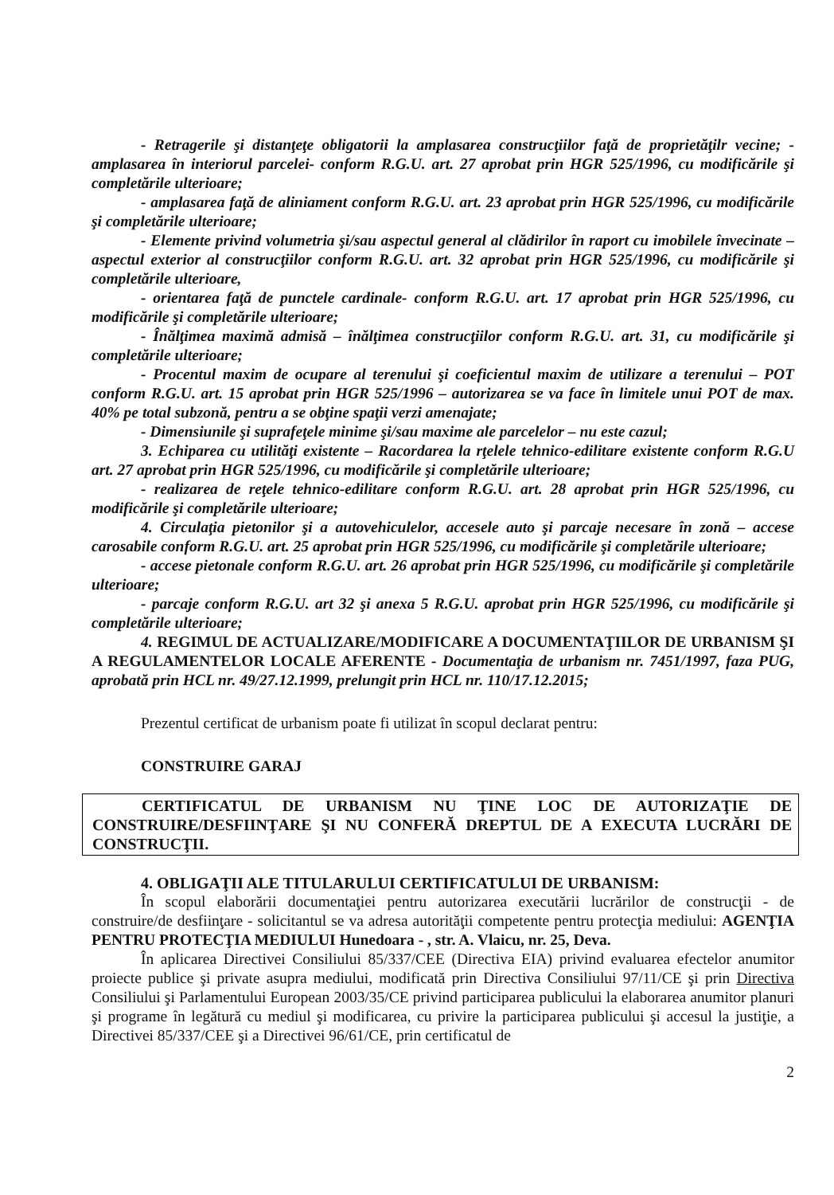- Retragerile şi distanţeţe obligatorii la amplasarea construcţiilor faţă de proprietăţilr vecine; -amplasarea în interiorul parcelei- conform R.G.U. art. 27 aprobat prin HGR 525/1996, cu modificările şi completările ulterioare;
- amplasarea faţă de aliniament conform R.G.U. art. 23 aprobat prin HGR 525/1996, cu modificările şi completările ulterioare;
- Elemente privind volumetria şi/sau aspectul general al clădirilor în raport cu imobilele învecinate – aspectul exterior al construcţiilor conform R.G.U. art. 32 aprobat prin HGR 525/1996, cu modificările şi completările ulterioare,
- orientarea faţă de punctele cardinale- conform R.G.U. art. 17 aprobat prin HGR 525/1996, cu modificările şi completările ulterioare;
- Înălţimea maximă admisă – înălţimea construcţiilor conform R.G.U. art. 31, cu modificările şi completările ulterioare;
- Procentul maxim de ocupare al terenului şi coeficientul maxim de utilizare a terenului – POT conform R.G.U. art. 15 aprobat prin HGR 525/1996 – autorizarea se va face în limitele unui POT de max. 40% pe total subzonă, pentru a se obţine spaţii verzi amenajate;
- Dimensiunile şi suprafeţele minime şi/sau maxime ale parcelelor – nu este cazul;
3. Echiparea cu utilităţi existente – Racordarea la rţelele tehnico-edilitare existente conform R.G.U art. 27 aprobat prin HGR 525/1996, cu modificările şi completările ulterioare;
- realizarea de reţele tehnico-edilitare conform R.G.U. art. 28 aprobat prin HGR 525/1996, cu modificările şi completările ulterioare;
4. Circulaţia pietonilor şi a autovehiculelor, accesele auto şi parcaje necesare în zonă – accese carosabile conform R.G.U. art. 25 aprobat prin HGR 525/1996, cu modificările şi completările ulterioare;
- accese pietonale conform R.G.U. art. 26 aprobat prin HGR 525/1996, cu modificările şi completările ulterioare;
- parcaje conform R.G.U. art 32 şi anexa 5 R.G.U. aprobat prin HGR 525/1996, cu modificările şi completările ulterioare;
4. REGIMUL DE ACTUALIZARE/MODIFICARE A DOCUMENTAŢIILOR DE URBANISM ŞI A REGULAMENTELOR LOCALE AFERENTE - Documentaţia de urbanism nr. 7451/1997, faza PUG, aprobată prin HCL nr. 49/27.12.1999, prelungit prin HCL nr. 110/17.12.2015;
Prezentul certificat de urbanism poate fi utilizat în scopul declarat pentru:
CONSTRUIRE GARAJ
CERTIFICATUL DE URBANISM NU ŢINE LOC DE AUTORIZAŢIE DE CONSTRUIRE/DESFIINŢARE ŞI NU CONFERĂ DREPTUL DE A EXECUTA LUCRĂRI DE CONSTRUCŢII.
4. OBLIGAŢII ALE TITULARULUI CERTIFICATULUI DE URBANISM:
În scopul elaborării documentaţiei pentru autorizarea executării lucrărilor de construcţii - de construire/de desfiinţare - solicitantul se va adresa autorităţii competente pentru protecţia mediului: AGENŢIA PENTRU PROTECŢIA MEDIULUI Hunedoara - , str. A. Vlaicu, nr. 25, Deva.
În aplicarea Directivei Consiliului 85/337/CEE (Directiva EIA) privind evaluarea efectelor anumitor proiecte publice şi private asupra mediului, modificată prin Directiva Consiliului 97/11/CE şi prin Directiva Consiliului şi Parlamentului European 2003/35/CE privind participarea publicului la elaborarea anumitor planuri şi programe în legătură cu mediul şi modificarea, cu privire la participarea publicului şi accesul la justiţie, a Directivei 85/337/CEE şi a Directivei 96/61/CE, prin certificatul de
2